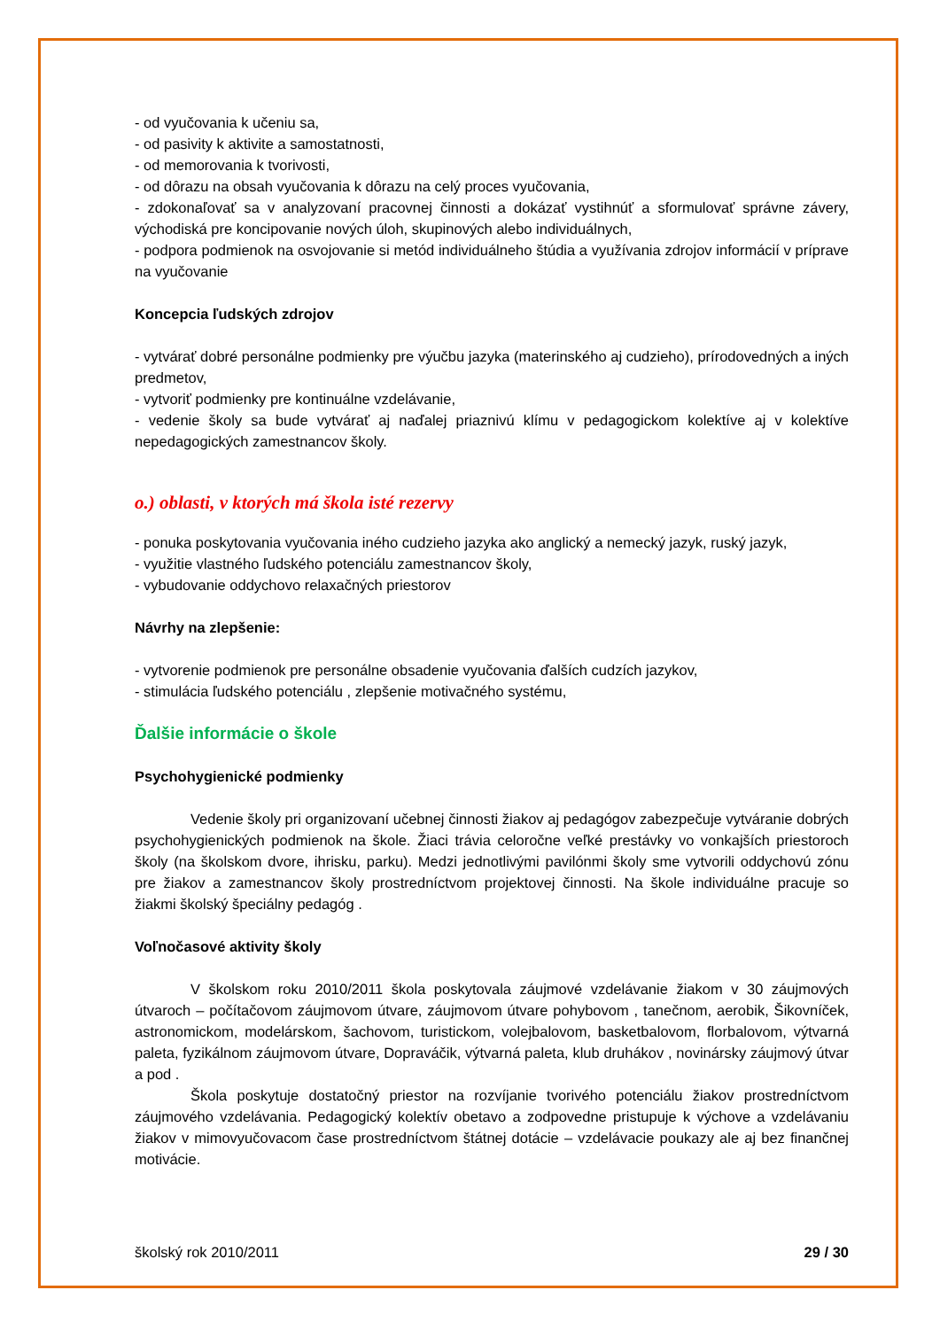- od vyučovania k učeniu sa,
- od pasivity k aktivite a samostatnosti,
- od memorovania k tvorivosti,
- od dôrazu na obsah vyučovania k dôrazu na celý proces vyučovania,
- zdokonaľovať sa v analyzovaní pracovnej činnosti a dokázať vystihnúť a sformulovať správne závery, východiská pre koncipovanie nových úloh, skupinových alebo individuálnych,
- podpora podmienok na osvojovanie si metód individuálneho štúdia a využívania zdrojov informácií v príprave na vyučovanie
Koncepcia ľudských zdrojov
- vytvárať dobré personálne podmienky pre výučbu jazyka (materinského aj cudzieho), prírodovedných a iných predmetov,
- vytvoriť podmienky pre kontinuálne vzdelávanie,
- vedenie školy sa bude vytvárať aj naďalej priaznivú klímu v pedagogickom kolektíve aj v kolektíve nepedagogických zamestnancov školy.
o.) oblasti, v ktorých má škola isté rezervy
- ponuka poskytovania vyučovania iného cudzieho jazyka ako anglický a nemecký jazyk, ruský jazyk,
- využitie vlastného ľudského potenciálu zamestnancov školy,
- vybudovanie oddychovo relaxačných priestorov
Návrhy na zlepšenie:
- vytvorenie podmienok pre personálne obsadenie vyučovania ďalších cudzích jazykov,
- stimulácia ľudského potenciálu , zlepšenie motivačného systému,
Ďalšie informácie o škole
Psychohygienické podmienky
Vedenie školy pri organizovaní učebnej činnosti žiakov aj pedagógov zabezpečuje vytváranie dobrých psychohygienických podmienok na škole. Žiaci trávia celoročne veľké prestávky vo vonkajších priestoroch školy (na školskom dvore, ihrisku, parku). Medzi jednotlivými pavilónmi školy sme vytvorili oddychovú zónu pre žiakov a zamestnancov školy prostredníctvom projektovej činnosti. Na škole individuálne pracuje so žiakmi školský špeciálny pedagóg .
Voľnočasové aktivity školy
V školskom roku 2010/2011 škola poskytovala záujmové vzdelávanie žiakom v 30 záujmových útvaroch – počítačovom záujmovom útvare, záujmovom útvare pohybovom , tanečnom, aerobik, Šikovníček, astronomickom, modelárskom, šachovom, turistickom, volejbalovom, basketbalovom, florbalovom, výtvarná paleta, fyzikálnom záujmovom útvare, Dopraváčik, výtvarná paleta, klub druhákov , novinársky záujmový útvar a pod .
Škola poskytuje dostatočný priestor na rozvíjanie tvorivého potenciálu žiakov prostredníctvom záujmového vzdelávania. Pedagogický kolektív obetavo a zodpovedne pristupuje k výchove a vzdelávaniu žiakov v mimovyučovacom čase prostredníctvom štátnej dotácie – vzdelávacie poukazy ale aj bez finančnej motivácie.
školský rok 2010/2011 29 / 30